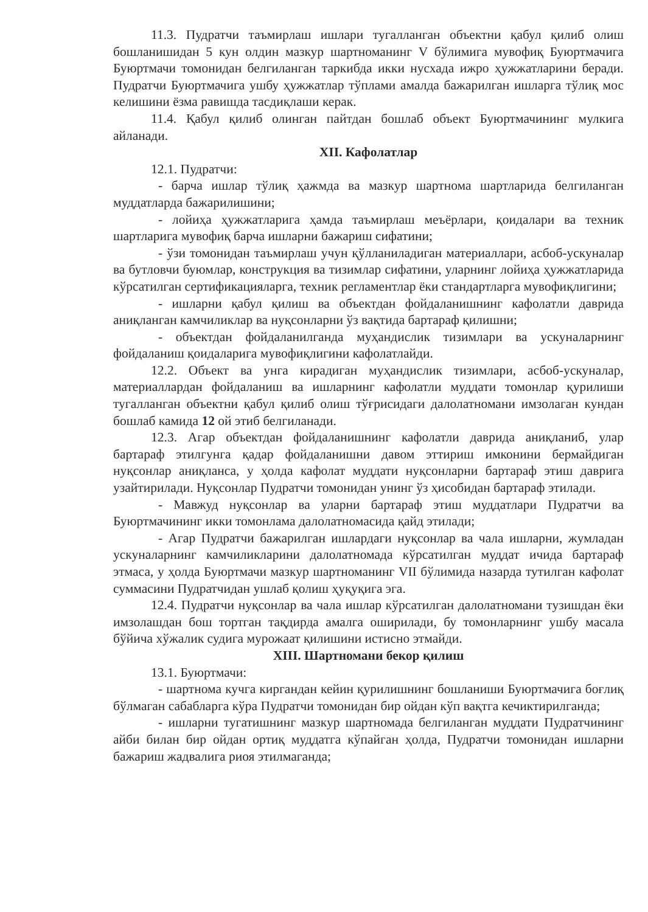11.3. Пудратчи таъмирлаш ишлари тугалланган объектни қабул қилиб олиш бошланишидан 5 кун олдин мазкур шартноманинг V бўлимига мувофиқ Буюртмачига Буюртмачи томонидан белгиланган таркибда икки нусхада ижро ҳужжатларини беради. Пудратчи Буюртмачига ушбу ҳужжатлар тўплами амалда бажарилган ишларга тўлиқ мос келишини ёзма равишда тасдиқлаши керак.
11.4. Қабул қилиб олинган пайтдан бошлаб объект Буюртмачининг мулкига айланади.
XII. Кафолатлар
12.1. Пудратчи:
- барча ишлар тўлиқ ҳажмда ва мазкур шартнома шартларида белгиланган муддатларда бажарилишини;
- лойиҳа ҳужжатларига ҳамда таъмирлаш меъёрлари, қоидалари ва техник шартларига мувофиқ барча ишларни бажариш сифатини;
- ўзи томонидан таъмирлаш учун қўлланиладиган материаллари, асбоб-ускуналар ва бутловчи буюмлар, конструкция ва тизимлар сифатини, уларнинг лойиҳа ҳужжатларида кўрсатилган сертификацияларга, техник регламентлар ёки стандартларга мувофиқлигини;
- ишларни қабул қилиш ва объектдан фойдаланишнинг кафолатли даврида аниқланган камчиликлар ва нуқсонларни ўз вақтида бартараф қилишни;
- объектдан фойдаланилганда муҳандислик тизимлари ва ускуналарнинг фойдаланиш қоидаларига мувофиқлигини кафолатлайди.
12.2. Объект ва унга кирадиган муҳандислик тизимлари, асбоб-ускуналар, материаллардан фойдаланиш ва ишларнинг кафолатли муддати томонлар қурилиши тугалланган объектни қабул қилиб олиш тўғрисидаги далолатномани имзолаган кундан бошлаб камида 12 ой этиб белгиланади.
12.3. Агар объектдан фойдаланишнинг кафолатли даврида аниқланиб, улар бартараф этилгунга қадар фойдаланишни давом эттириш имконини бермайдиган нуқсонлар аниқланса, у ҳолда кафолат муддати нуқсонларни бартараф этиш даврига узайтирилади. Нуқсонлар Пудратчи томонидан унинг ўз ҳисобидан бартараф этилади.
- Мавжуд нуқсонлар ва уларни бартараф этиш муддатлари Пудратчи ва Буюртмачининг икки томонлама далолатномасида қайд этилади;
- Агар Пудратчи бажарилган ишлардаги нуқсонлар ва чала ишларни, жумладан ускуналарнинг камчиликларини далолатномада кўрсатилган муддат ичида бартараф этмаса, у ҳолда Буюртмачи мазкур шартноманинг VII бўлимида назарда тутилган кафолат суммасини Пудратчидан ушлаб қолиш ҳуқуқига эга.
12.4. Пудратчи нуқсонлар ва чала ишлар кўрсатилган далолатномани тузишдан ёки имзолашдан бош тортган тақдирда амалга оширилади, бу томонларнинг ушбу масала бўйича хўжалик судига мурожаат қилишини истисно этмайди.
XIII. Шартномани бекор қилиш
13.1. Буюртмачи:
- шартнома кучга киргандан кейин қурилишнинг бошланиши Буюртмачига боғлиқ бўлмаган сабабларга кўра Пудратчи томонидан бир ойдан кўп вақтга кечиктирилганда;
- ишларни тугатишнинг мазкур шартномада белгиланган муддати Пудратчининг айби билан бир ойдан ортиқ муддатга кўпайган ҳолда, Пудратчи томонидан ишларни бажариш жадвалига риоя этилмаганда;